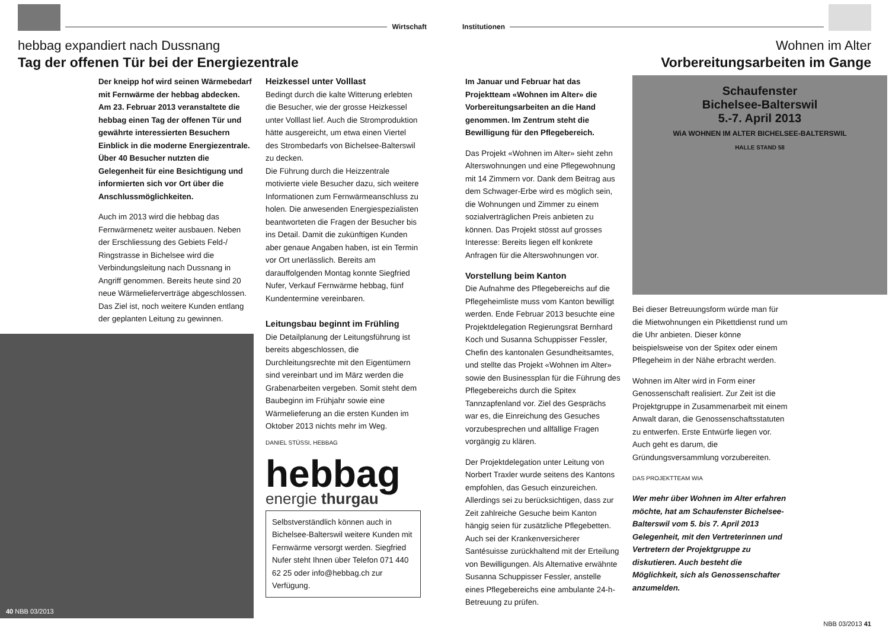Wirtschaft
hebbag expandiert nach Dussnang
Tag der offenen Tür bei der Energiezentrale
Der kneipp hof wird seinen Wärmebedarf mit Fernwärme der hebbag abdecken. Am 23. Februar 2013 veranstaltete die hebbag einen Tag der offenen Tür und gewährte interessierten Besuchern Einblick in die moderne Energiezentrale. Über 40 Besucher nutzten die Gelegenheit für eine Besichtigung und informierten sich vor Ort über die Anschlussmöglichkeiten.
Auch im 2013 wird die hebbag das Fernwärmenetz weiter ausbauen. Neben der Erschliessung des Gebiets Feld-/ Ringstrasse in Bichelsee wird die Verbindungsleitung nach Dussnang in Angriff genommen. Bereits heute sind 20 neue Wärmelieferverträge abgeschlossen. Das Ziel ist, noch weitere Kunden entlang der geplanten Leitung zu gewinnen.
40 NBB 03/2013
Heizkessel unter Volllast
Bedingt durch die kalte Witterung erlebten die Besucher, wie der grosse Heizkessel unter Volllast lief. Auch die Stromproduktion hätte ausgereicht, um etwa einen Viertel des Strombedarfs von Bichelsee-Balterswil zu decken.
Die Führung durch die Heizzentrale motivierte viele Besucher dazu, sich weitere Informationen zum Fernwärmeanschluss zu holen. Die anwesenden Energiespezialisten beantworteten die Fragen der Besucher bis ins Detail. Damit die zukünftigen Kunden aber genaue Angaben haben, ist ein Termin vor Ort unerlässlich. Bereits am darauffolgenden Montag konnte Siegfried Nufer, Verkauf Fernwärme hebbag, fünf Kundentermine vereinbaren.
Leitungsbau beginnt im Frühling
Die Detailplanung der Leitungsführung ist bereits abgeschlossen, die Durchleitungsrechte mit den Eigentümern sind vereinbart und im März werden die Grabenarbeiten vergeben. Somit steht dem Baubeginn im Frühjahr sowie eine Wärmelieferung an die ersten Kunden im Oktober 2013 nichts mehr im Weg.
DANIEL STÜSSI, HEBBAG
hebbag
energie thurgau
Selbstverständlich können auch in Bichelsee-Balterswil weitere Kunden mit Fernwärme versorgt werden. Siegfried Nufer steht Ihnen über Telefon 071 440 62 25 oder info@hebbag.ch zur Verfügung.
Institutionen
Wohnen im Alter
Vorbereitungsarbeiten im Gange
Im Januar und Februar hat das Projektteam «Wohnen im Alter» die Vorbereitungsarbeiten an die Hand genommen. Im Zentrum steht die Bewilligung für den Pflegebereich.
Das Projekt «Wohnen im Alter» sieht zehn Alterswohnungen und eine Pflegewohnung mit 14 Zimmern vor. Dank dem Beitrag aus dem Schwager-Erbe wird es möglich sein, die Wohnungen und Zimmer zu einem sozialverträglichen Preis anbieten zu können. Das Projekt stösst auf grosses Interesse: Bereits liegen elf konkrete Anfragen für die Alterswohnungen vor.
Vorstellung beim Kanton
Die Aufnahme des Pflegebereichs auf die Pflegeheimliste muss vom Kanton bewilligt werden. Ende Februar 2013 besuchte eine Projektdelegation Regierungsrat Bernhard Koch und Susanna Schuppisser Fessler, Chefin des kantonalen Gesundheitsamtes, und stellte das Projekt «Wohnen im Alter» sowie den Businessplan für die Führung des Pflegebereichs durch die Spitex Tannzapfenland vor. Ziel des Gesprächs war es, die Einreichung des Gesuches vorzubesprechen und allfällige Fragen vorgängig zu klären.
Der Projektdelegation unter Leitung von Norbert Traxler wurde seitens des Kantons empfohlen, das Gesuch einzureichen. Allerdings sei zu berücksichtigen, dass zur Zeit zahlreiche Gesuche beim Kanton hängig seien für zusätzliche Pflegebetten. Auch sei der Krankenversicherer Santésuisse zurückhaltend mit der Erteilung von Bewilligungen. Als Alternative erwähnte Susanna Schuppisser Fessler, anstelle eines Pflegebereichs eine ambulante 24-h-Betreuung zu prüfen.
Schaufenster
Bichelsee-Balterswil
5.-7. April 2013
WiA WOHNEN IM ALTER BICHELSEE-BALTERSWIL
HALLE STAND 58
Bei dieser Betreuungsform würde man für die Mietwohnungen ein Pikettdienst rund um die Uhr anbieten. Dieser könne beispielsweise von der Spitex oder einem Pflegeheim in der Nähe erbracht werden.
Wohnen im Alter wird in Form einer Genossenschaft realisiert. Zur Zeit ist die Projektgruppe in Zusammenarbeit mit einem Anwalt daran, die Genossenschaftsstatuten zu entwerfen. Erste Entwürfe liegen vor. Auch geht es darum, die Gründungsversammlung vorzubereiten.
DAS PROJEKTTEAM WIA
Wer mehr über Wohnen im Alter erfahren möchte, hat am Schaufenster Bichelsee-Balterswil vom 5. bis 7. April 2013 Gelegenheit, mit den Vertreterinnen und Vertretern der Projektgruppe zu diskutieren. Auch besteht die Möglichkeit, sich als Genossenschafter anzumelden.
NBB 03/2013 41